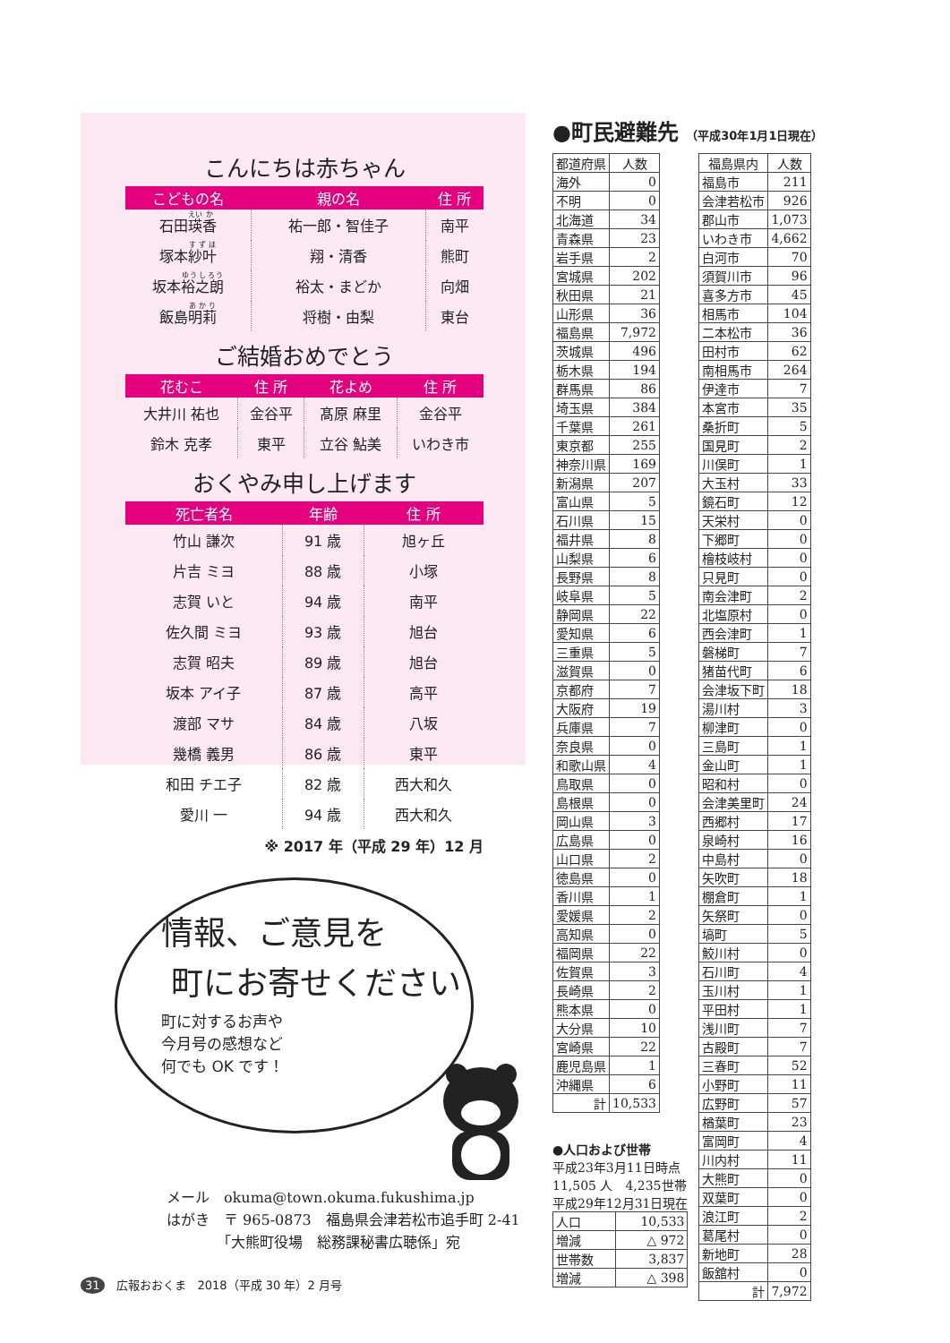こんにちは赤ちゃん
| こどもの名 | 親の名 | 住 所 |
| --- | --- | --- |
| 石田 瑛 香 | 祐一郎・智佳子 | 南平 |
| 塚本 紗叶 | 翔・清香 | 熊町 |
| 坂本 裕之朗 | 裕太・まどか | 向畑 |
| 飯島 明莉 | 将樹・由梨 | 東台 |
ご結婚おめでとう
| 花むこ | 住 所 | 花よめ | 住 所 |
| --- | --- | --- | --- |
| 大井川 祐也 | 金谷平 | 髙原 麻里 | 金谷平 |
| 鈴木 克孝 | 東平 | 立谷 鮎美 | いわき市 |
おくやみ申し上げます
| 死亡者名 | 年齢 | 住 所 |
| --- | --- | --- |
| 竹山 謙次 | 91 歳 | 旭ヶ丘 |
| 片吉 ミヨ | 88 歳 | 小塚 |
| 志賀 いと | 94 歳 | 南平 |
| 佐久間 ミヨ | 93 歳 | 旭台 |
| 志賀 昭夫 | 89 歳 | 旭台 |
| 坂本 アイ子 | 87 歳 | 高平 |
| 渡部 マサ | 84 歳 | 八坂 |
| 幾橋 義男 | 86 歳 | 東平 |
| 和田 チエ子 | 82 歳 | 西大和久 |
| 愛川 一 | 94 歳 | 西大和久 |
※ 2017 年（平成 29 年）12 月
●町民避難先 （平成30年1月1日現在）
| 都道府県 | 人数 |
| --- | --- |
| 海外 | 0 |
| 不明 | 0 |
| 北海道 | 34 |
| 青森県 | 23 |
| 岩手県 | 2 |
| 宮城県 | 202 |
| 秋田県 | 21 |
| 山形県 | 36 |
| 福島県 | 7,972 |
| 茨城県 | 496 |
| 栃木県 | 194 |
| 群馬県 | 86 |
| 埼玉県 | 384 |
| 千葉県 | 261 |
| 東京都 | 255 |
| 神奈川県 | 169 |
| 新潟県 | 207 |
| 富山県 | 5 |
| 石川県 | 15 |
| 福井県 | 8 |
| 山梨県 | 6 |
| 長野県 | 8 |
| 岐阜県 | 5 |
| 静岡県 | 22 |
| 愛知県 | 6 |
| 三重県 | 5 |
| 滋賀県 | 0 |
| 京都府 | 7 |
| 大阪府 | 19 |
| 兵庫県 | 7 |
| 奈良県 | 0 |
| 和歌山県 | 4 |
| 鳥取県 | 0 |
| 島根県 | 0 |
| 岡山県 | 3 |
| 広島県 | 0 |
| 山口県 | 2 |
| 徳島県 | 0 |
| 香川県 | 1 |
| 愛媛県 | 2 |
| 高知県 | 0 |
| 福岡県 | 22 |
| 佐賀県 | 3 |
| 長崎県 | 2 |
| 熊本県 | 0 |
| 大分県 | 10 |
| 宮崎県 | 22 |
| 鹿児島県 | 1 |
| 沖縄県 | 6 |
| 計 | 10,533 |
●人口および世帯
平成23年3月11日時点
11,505 人　4,235世帯
平成29年12月31日現在
| 人口 | 10,533 |
| 増減 | △ 972 |
| 世帯数 | 3,837 |
| 増減 | △ 398 |
| 福島県内 | 人数 |
| --- | --- |
| 福島市 | 211 |
| 会津若松市 | 926 |
| 郡山市 | 1,073 |
| いわき市 | 4,662 |
| 白河市 | 70 |
| 須賀川市 | 96 |
| 喜多方市 | 45 |
| 相馬市 | 104 |
| 二本松市 | 36 |
| 田村市 | 62 |
| 南相馬市 | 264 |
| 伊達市 | 7 |
| 本宮市 | 35 |
| 桑折町 | 5 |
| 国見町 | 2 |
| 川俣町 | 1 |
| 大玉村 | 33 |
| 鏡石町 | 12 |
| 天栄村 | 0 |
| 下郷町 | 0 |
| 檜枝岐村 | 0 |
| 只見町 | 0 |
| 南会津町 | 2 |
| 北塩原村 | 0 |
| 西会津町 | 1 |
| 磐梯町 | 7 |
| 猪苗代町 | 6 |
| 会津坂下町 | 18 |
| 湯川村 | 3 |
| 柳津町 | 0 |
| 三島町 | 1 |
| 金山町 | 1 |
| 昭和村 | 0 |
| 会津美里町 | 24 |
| 西郷村 | 17 |
| 泉崎村 | 16 |
| 中島村 | 0 |
| 矢吹町 | 18 |
| 棚倉町 | 1 |
| 矢祭町 | 0 |
| 塙町 | 5 |
| 鮫川村 | 0 |
| 石川町 | 4 |
| 玉川村 | 1 |
| 平田村 | 1 |
| 浅川町 | 7 |
| 古殿町 | 7 |
| 三春町 | 52 |
| 小野町 | 11 |
| 広野町 | 57 |
| 楢葉町 | 23 |
| 富岡町 | 4 |
| 川内村 | 11 |
| 大熊町 | 0 |
| 双葉町 | 0 |
| 浪江町 | 2 |
| 葛尾村 | 0 |
| 新地町 | 28 |
| 飯舘村 | 0 |
| 計 | 7,972 |
情報、ご意見を
町にお寄せください
町に対するお声や
今月号の感想など
何でも OK です！
メール　okuma@town.okuma.fukushima.jp
はがき　〒 965-0873　福島県会津若松市追手町 2-41
　　　　「大熊町役場　総務課秘書広聴係」宛
31　広報おおくま　2018（平成 30 年）2 月号